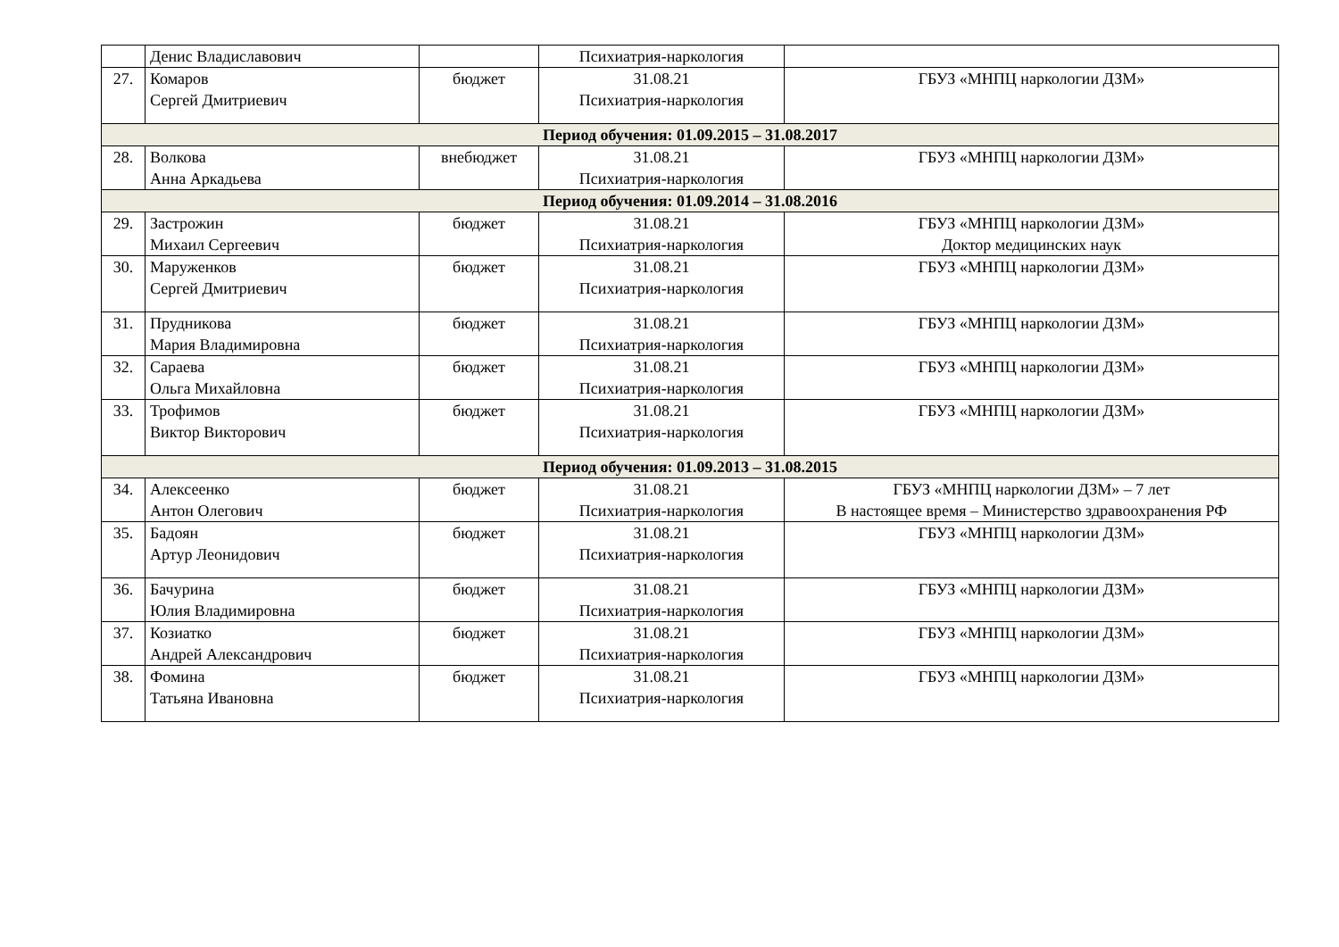| | Денис Владиславович | | Психиатрия-наркология | |
| 27. | Комаров Сергей Дмитриевич | бюджет | 31.08.21 Психиатрия-наркология | ГБУЗ «МНПЦ наркологии ДЗМ» |
| Период обучения: 01.09.2015 – 31.08.2017 | | | | |
| 28. | Волкова Анна Аркадьева | внебюджет | 31.08.21 Психиатрия-наркология | ГБУЗ «МНПЦ наркологии ДЗМ» |
| Период обучения: 01.09.2014 – 31.08.2016 | | | | |
| 29. | Застрожин Михаил Сергеевич | бюджет | 31.08.21 Психиатрия-наркология | ГБУЗ «МНПЦ наркологии ДЗМ» Доктор медицинских наук |
| 30. | Маруженков Сергей Дмитриевич | бюджет | 31.08.21 Психиатрия-наркология | ГБУЗ «МНПЦ наркологии ДЗМ» |
| 31. | Прудникова Мария Владимировна | бюджет | 31.08.21 Психиатрия-наркология | ГБУЗ «МНПЦ наркологии ДЗМ» |
| 32. | Сараева Ольга Михайловна | бюджет | 31.08.21 Психиатрия-наркология | ГБУЗ «МНПЦ наркологии ДЗМ» |
| 33. | Трофимов Виктор Викторович | бюджет | 31.08.21 Психиатрия-наркология | ГБУЗ «МНПЦ наркологии ДЗМ» |
| Период обучения: 01.09.2013 – 31.08.2015 | | | | |
| 34. | Алексеенко Антон Олегович | бюджет | 31.08.21 Психиатрия-наркология | ГБУЗ «МНПЦ наркологии ДЗМ» – 7 лет В настоящее время – Министерство здравоохранения РФ |
| 35. | Бадоян Артур Леонидович | бюджет | 31.08.21 Психиатрия-наркология | ГБУЗ «МНПЦ наркологии ДЗМ» |
| 36. | Бачурина Юлия Владимировна | бюджет | 31.08.21 Психиатрия-наркология | ГБУЗ «МНПЦ наркологии ДЗМ» |
| 37. | Козиатко Андрей Александрович | бюджет | 31.08.21 Психиатрия-наркология | ГБУЗ «МНПЦ наркологии ДЗМ» |
| 38. | Фомина Татьяна Ивановна | бюджет | 31.08.21 Психиатрия-наркология | ГБУЗ «МНПЦ наркологии ДЗМ» |